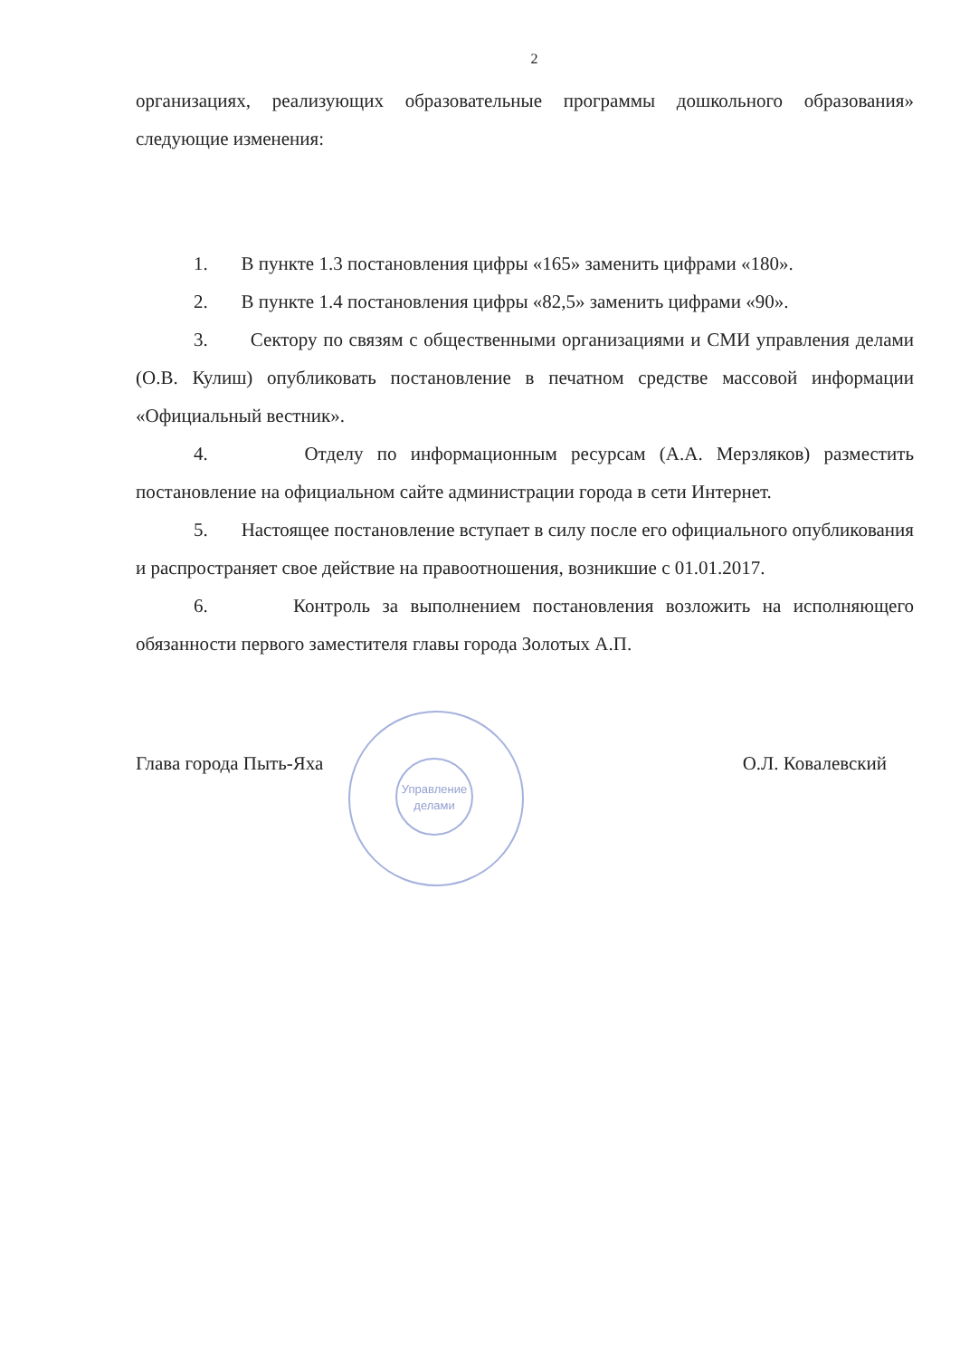2
организациях, реализующих образовательные программы дошкольного образования» следующие изменения:
1. В пункте 1.3 постановления цифры «165» заменить цифрами «180».
2. В пункте 1.4 постановления цифры «82,5» заменить цифрами «90».
3. Сектору по связям с общественными организациями и СМИ управления делами (О.В. Кулиш) опубликовать постановление в печатном средстве массовой информации «Официальный вестник».
4. Отделу по информационным ресурсам (А.А. Мерзляков) разместить постановление на официальном сайте администрации города в сети Интернет.
5. Настоящее постановление вступает в силу после его официального опубликования и распространяет свое действие на правоотношения, возникшие с 01.01.2017.
6. Контроль за выполнением постановления возложить на исполняющего обязанности первого заместителя главы города Золотых А.П.
Глава города Пыть-Яха О.Л. Ковалевский
Управление делами